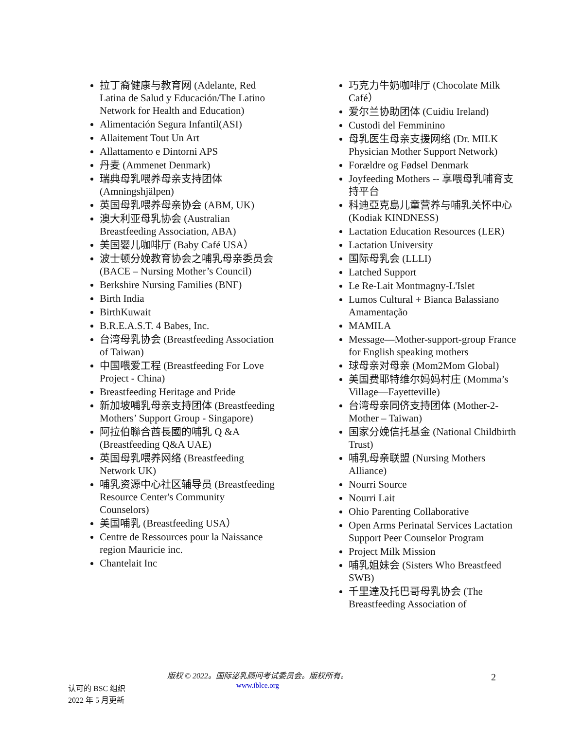拉丁裔健康与教育网 (Adelante, Red Latina de Salud y Educación/The Latino Network for Health and Education)
Alimentación Segura Infantil(ASI)
Allaitement Tout Un Art
Allattamento e Dintorni APS
丹麦 (Ammenet Denmark)
瑞典母乳喂养母亲支持团体 (Amningshjälpen)
英国母乳喂养母亲协会 (ABM, UK)
澳大利亚母乳协会 (Australian Breastfeeding Association, ABA)
美国婴儿咖啡厅 (Baby Café USA）
波士顿分娩教育协会之哺乳母亲委员会 (BACE – Nursing Mother’s Council)
Berkshire Nursing Families (BNF)
Birth India
BirthKuwait
B.R.E.A.S.T. 4 Babes, Inc.
台湾母乳协会 (Breastfeeding Association of Taiwan)
中国喂爱工程 (Breastfeeding For Love Project - China)
Breastfeeding Heritage and Pride
新加坡哺乳母亲支持团体 (Breastfeeding Mothers’ Support Group - Singapore)
阿拉伯聯合酋長國的哺乳 Q &A (Breastfeeding Q&A UAE)
英国母乳喂养网络 (Breastfeeding Network UK)
哺乳资源中心社区辅导员 (Breastfeeding Resource Center's Community Counselors)
美国哺乳 (Breastfeeding USA）
Centre de Ressources pour la Naissance region Mauricie inc.
Chantelait Inc
巧克力牛奶咖啡厅 (Chocolate Milk Café）
爱尔兰协助团体 (Cuidiu Ireland)
Custodi del Femminino
母乳医生母亲支援网络 (Dr. MILK Physician Mother Support Network)
Forældre og Fødsel Denmark
Joyfeeding Mothers -- 享喂母乳哺育支持平台
科迪亞克島儿童营养与哺乳关怀中心 (Kodiak KINDNESS)
Lactation Education Resources (LER)
Lactation University
国际母乳会 (LLLI)
Latched Support
Le Re-Lait Montmagny-L'Islet
Lumos Cultural + Bianca Balassiano Amamentação
MAMILA
Message—Mother-support-group France for English speaking mothers
球母亲对母亲 (Mom2Mom Global)
美国费耶特维尔妈妈村庄 (Momma’s Village—Fayetteville)
台湾母亲同侪支持团体 (Mother-2-Mother – Taiwan)
国家分娩信托基金 (National Childbirth Trust)
哺乳母亲联盟 (Nursing Mothers Alliance)
Nourri Source
Nourri Lait
Ohio Parenting Collaborative
Open Arms Perinatal Services Lactation Support Peer Counselor Program
Project Milk Mission
哺乳姐妹会 (Sisters Who Breastfeed SWB)
千里達及托巴哥母乳协会 (The Breastfeeding Association of
版权 © 2022。国际泌乳顾问考试委员会。版权所有。
www.iblce.org
认可的 BSC 组织
2022 年 5 月更新
2